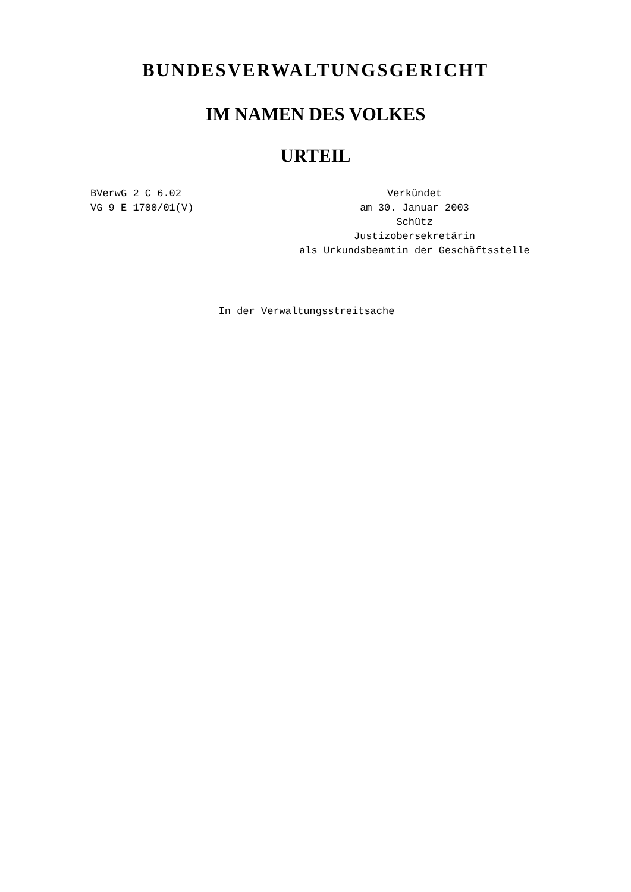BUNDESVERWALTUNGSGERICHT
IM NAMEN DES VOLKES
URTEIL
BVerwG 2 C 6.02
VG 9 E 1700/01(V)
Verkündet
am 30. Januar 2003
Schütz
Justizobersekretärin
als Urkundsbeamtin der Geschäftsstelle
In der Verwaltungsstreitsache